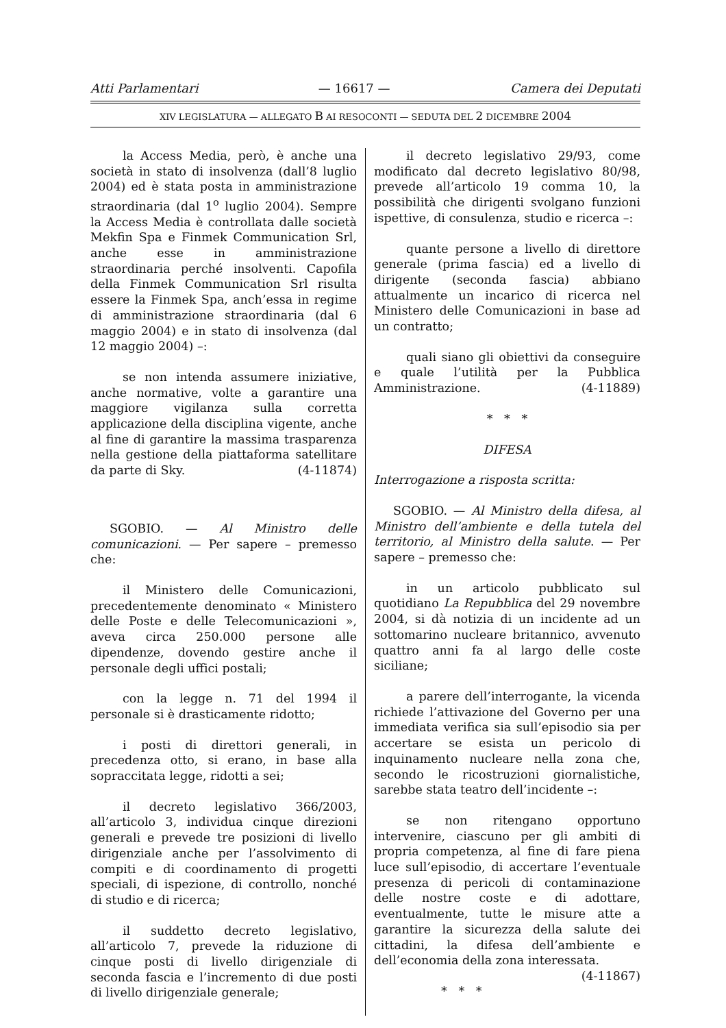Atti Parlamentari — 16617 — Camera dei Deputati
XIV LEGISLATURA — ALLEGATO B AI RESOCONTI — SEDUTA DEL 2 DICEMBRE 2004
la Access Media, però, è anche una società in stato di insolvenza (dall’8 luglio 2004) ed è stata posta in amministrazione straordinaria (dal 1<sup>o</sup> luglio 2004). Sempre la Access Media è controllata dalle società Mekfin Spa e Finmek Communication Srl, anche esse in amministrazione straordinaria perché insolventi. Capofila della Finmek Communication Srl risulta essere la Finmek Spa, anch’essa in regime di amministrazione straordinaria (dal 6 maggio 2004) e in stato di insolvenza (dal 12 maggio 2004) –:
se non intenda assumere iniziative, anche normative, volte a garantire una maggiore vigilanza sulla corretta applicazione della disciplina vigente, anche al fine di garantire la massima trasparenza nella gestione della piattaforma satellitare da parte di Sky. (4-11874)
SGOBIO. — Al Ministro delle comunicazioni. — Per sapere – premesso che:
il Ministero delle Comunicazioni, precedentemente denominato « Ministero delle Poste e delle Telecomunicazioni », aveva circa 250.000 persone alle dipendenze, dovendo gestire anche il personale degli uffici postali;
con la legge n. 71 del 1994 il personale si è drasticamente ridotto;
i posti di direttori generali, in precedenza otto, si erano, in base alla sopraccitata legge, ridotti a sei;
il decreto legislativo 366/2003, all’articolo 3, individua cinque direzioni generali e prevede tre posizioni di livello dirigenziale anche per l’assolvimento di compiti e di coordinamento di progetti speciali, di ispezione, di controllo, nonché di studio e di ricerca;
il suddetto decreto legislativo, all’articolo 7, prevede la riduzione di cinque posti di livello dirigenziale di seconda fascia e l’incremento di due posti di livello dirigenziale generale;
il decreto legislativo 29/93, come modificato dal decreto legislativo 80/98, prevede all’articolo 19 comma 10, la possibilità che dirigenti svolgano funzioni ispettive, di consulenza, studio e ricerca –:
quante persone a livello di direttore generale (prima fascia) ed a livello di dirigente (seconda fascia) abbiano attualmente un incarico di ricerca nel Ministero delle Comunicazioni in base ad un contratto;
quali siano gli obiettivi da conseguire e quale l’utilità per la Pubblica Amministrazione. (4-11889)
* * *
DIFESA
Interrogazione a risposta scritta:
SGOBIO. — Al Ministro della difesa, al Ministro dell’ambiente e della tutela del territorio, al Ministro della salute. — Per sapere – premesso che:
in un articolo pubblicato sul quotidiano La Repubblica del 29 novembre 2004, si dà notizia di un incidente ad un sottomarino nucleare britannico, avvenuto quattro anni fa al largo delle coste siciliane;
a parere dell’interrogante, la vicenda richiede l’attivazione del Governo per una immediata verifica sia sull’episodio sia per accertare se esista un pericolo di inquinamento nucleare nella zona che, secondo le ricostruzioni giornalistiche, sarebbe stata teatro dell’incidente –:
se non ritengano opportuno intervenire, ciascuno per gli ambiti di propria competenza, al fine di fare piena luce sull’episodio, di accertare l’eventuale presenza di pericoli di contaminazione delle nostre coste e di adottare, eventualmente, tutte le misure atte a garantire la sicurezza della salute dei cittadini, la difesa dell’ambiente e dell’economia della zona interessata. (4-11867)
* * *